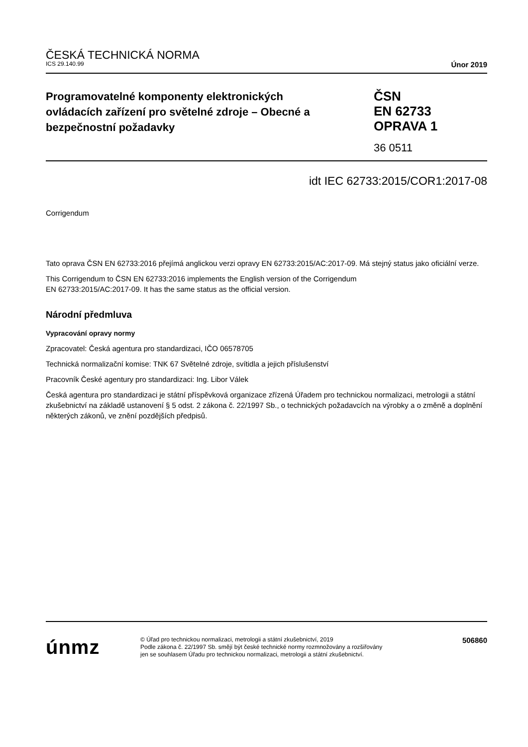ČESKÁ TECHNICKÁ NORMA
ICS 29.140.99 Únor 2019
Programovatelné komponenty elektronických ovládacích zařízení pro světelné zdroje – Obecné a bezpečnostní požadavky
ČSN
EN 62733
OPRAVA 1
36 0511
idt IEC 62733:2015/COR1:2017-08
Corrigendum
Tato oprava ČSN EN 62733:2016 přejímá anglickou verzi opravy EN 62733:2015/AC:2017-09. Má stejný status jako oficiální verze.
This Corrigendum to ČSN EN 62733:2016 implements the English version of the Corrigendum
EN 62733:2015/AC:2017-09. It has the same status as the official version.
Národní předmluva
Vypracování opravy normy
Zpracovatel: Česká agentura pro standardizaci, IČO 06578705
Technická normalizační komise: TNK 67 Světelné zdroje, svítidla a jejich příslušenství
Pracovník České agentury pro standardizaci: Ing. Libor Válek
Česká agentura pro standardizaci je státní příspěvková organizace zřízená Úřadem pro technickou normalizaci, metrologii a státní zkušebnictví na základě ustanovení § 5 odst. 2 zákona č. 22/1997 Sb., o technických požadavcích na výrobky a o změně a doplnění některých zákonů, ve znění pozdějších předpisů.
únmz
© Úřad pro technickou normalizaci, metrologii a státní zkušebnictví, 2019
Podle zákona č. 22/1997 Sb. smějí být české technické normy rozmnožovány a rozšiřovány
jen se souhlasem Úřadu pro technickou normalizaci, metrologii a státní zkušebnictví.
506860